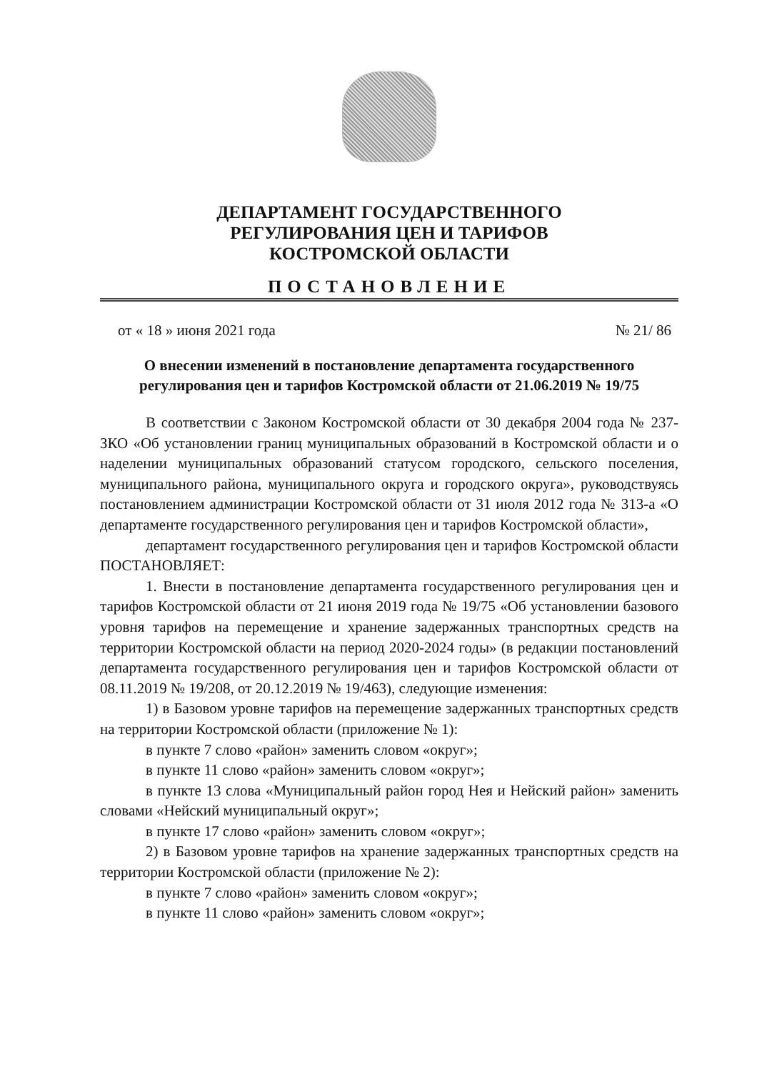ДЕПАРТАМЕНТ ГОСУДАРСТВЕННОГО
РЕГУЛИРОВАНИЯ ЦЕН И ТАРИФОВ
КОСТРОМСКОЙ ОБЛАСТИ
ПОСТАНОВЛЕНИЕ
от « 18 » июня 2021 года № 21/ 86
О внесении изменений в постановление департамента государственного регулирования цен и тарифов Костромской области от 21.06.2019 № 19/75
В соответствии с Законом Костромской области от 30 декабря 2004 года № 237-ЗКО «Об установлении границ муниципальных образований в Костромской области и о наделении муниципальных образований статусом городского, сельского поселения, муниципального района, муниципального округа и городского округа», руководствуясь постановлением администрации Костромской области от 31 июля 2012 года № 313-а «О департаменте государственного регулирования цен и тарифов Костромской области»,
департамент государственного регулирования цен и тарифов Костромской области ПОСТАНОВЛЯЕТ:
1. Внести в постановление департамента государственного регулирования цен и тарифов Костромской области от 21 июня 2019 года № 19/75 «Об установлении базового уровня тарифов на перемещение и хранение задержанных транспортных средств на территории Костромской области на период 2020-2024 годы» (в редакции постановлений департамента государственного регулирования цен и тарифов Костромской области от 08.11.2019 № 19/208, от 20.12.2019 № 19/463), следующие изменения:
1) в Базовом уровне тарифов на перемещение задержанных транспортных средств на территории Костромской области (приложение № 1):
в пункте 7 слово «район» заменить словом «округ»;
в пункте 11 слово «район» заменить словом «округ»;
в пункте 13 слова «Муниципальный район город Нея и Нейский район» заменить словами «Нейский муниципальный округ»;
в пункте 17 слово «район» заменить словом «округ»;
2) в Базовом уровне тарифов на хранение задержанных транспортных средств на территории Костромской области (приложение № 2):
в пункте 7 слово «район» заменить словом «округ»;
в пункте 11 слово «район» заменить словом «округ»;